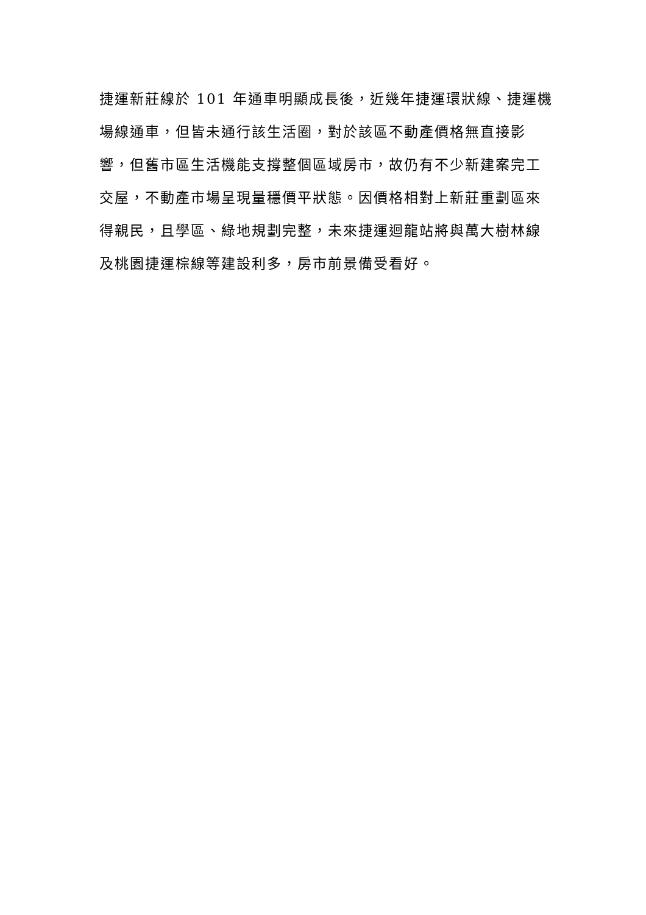捷運新莊線於 101 年通車明顯成長後，近幾年捷運環狀線、捷運機
場線通車，但皆未通行該生活圈，對於該區不動產價格無直接影
響，但舊市區生活機能支撐整個區域房市，故仍有不少新建案完工
交屋，不動產市場呈現量穩價平狀態。因價格相對上新莊重劃區來
得親民，且學區、綠地規劃完整，未來捷運迴龍站將與萬大樹林線
及桃園捷運棕線等建設利多，房市前景備受看好。